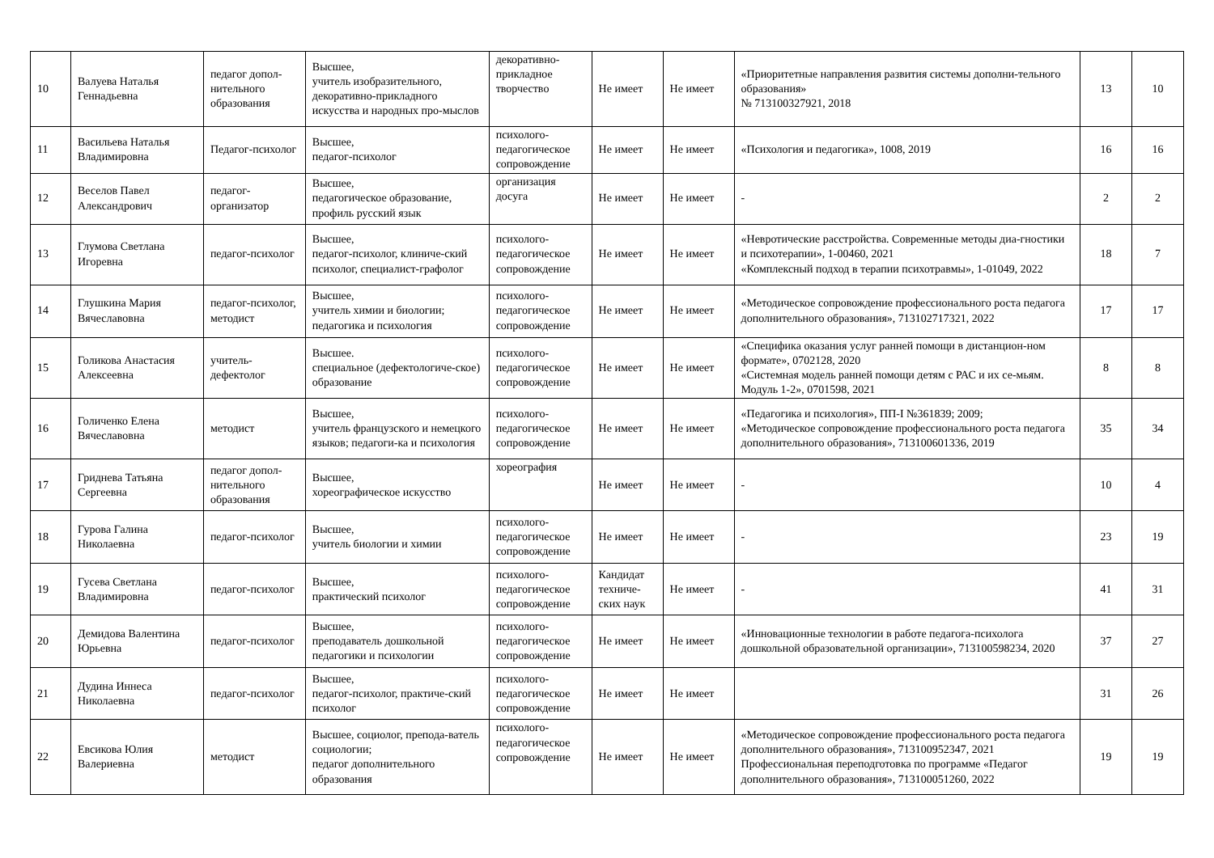| 10 | Валуева Наталья Геннадьевна | педагог допол-нительного образования | Высшее, учитель изобразительного, декоративно-прикладного искусства и народных про-мыслов | декоративно-прикладное творчество | Не имеет | Не имеет | «Приоритетные направления развития системы дополни-тельного образования» № 713100327921, 2018 | 13 | 10 |
| 11 | Васильева Наталья Владимировна | Педагог-психолог | Высшее, педагог-психолог | психолого-педагогическое сопровождение | Не имеет | Не имеет | «Психология и педагогика», 1008, 2019 | 16 | 16 |
| 12 | Веселов Павел Александрович | педагог-организатор | Высшее, педагогическое образование, профиль русский язык | организация досуга | Не имеет | Не имеет | - | 2 | 2 |
| 13 | Глумова Светлана Игоревна | педагог-психолог | Высшее, педагог-психолог, клиниче-ский психолог, специалист-графолог | психолого-педагогическое сопровождение | Не имеет | Не имеет | «Невротические расстройства. Современные методы диа-гностики и психотерапии», 1-00460, 2021 «Комплексный подход в терапии психотравмы», 1-01049, 2022 | 18 | 7 |
| 14 | Глушкина Мария Вячеславовна | педагог-психолог, методист | Высшее, учитель химии и биологии; педагогика и психология | психолого-педагогическое сопровождение | Не имеет | Не имеет | «Методическое сопровождение профессионального роста педагога дополнительного образования», 713102717321, 2022 | 17 | 17 |
| 15 | Голикова Анастасия Алексеевна | учитель-дефектолог | Высшее. специальное (дефектологиче-ское) образование | психолого-педагогическое сопровождение | Не имеет | Не имеет | «Специфика оказания услуг ранней помощи в дистанцион-ном формате», 0702128, 2020 «Системная модель ранней помощи детям с РАС и их се-мьям. Модуль 1-2», 0701598, 2021 | 8 | 8 |
| 16 | Голиченко Елена Вячеславовна | методист | Высшее, учитель французского и немецкого языков; педагоги-ка и психология | психолого-педагогическое сопровождение | Не имеет | Не имеет | «Педагогика и психология», ПП-I №361839; 2009; «Методическое сопровождение профессионального роста педагога дополнительного образования», 713100601336, 2019 | 35 | 34 |
| 17 | Гриднева Татьяна Сергеевна | педагог допол-нительного образования | Высшее, хореографическое искусство | хореография | Не имеет | Не имеет | - | 10 | 4 |
| 18 | Гурова Галина Николаевна | педагог-психолог | Высшее, учитель биологии и химии | психолого-педагогическое сопровождение | Не имеет | Не имеет | - | 23 | 19 |
| 19 | Гусева Светлана Владимировна | педагог-психолог | Высшее, практический психолог | психолого-педагогическое сопровождение | Кандидат техниче-ских наук | Не имеет | - | 41 | 31 |
| 20 | Демидова Валентина Юрьевна | педагог-психолог | Высшее, преподаватель дошкольной педагогики и психологии | психолого-педагогическое сопровождение | Не имеет | Не имеет | «Инновационные технологии в работе педагога-психолога дошкольной образовательной организации», 713100598234, 2020 | 37 | 27 |
| 21 | Дудина Иннеса Николаевна | педагог-психолог | Высшее, педагог-психолог, практиче-ский психолог | психолого-педагогическое сопровождение | Не имеет | Не имеет | | 31 | 26 |
| 22 | Евсикова Юлия Валериевна | методист | Высшее, социолог, препода-ватель социологии; педагог дополнительного образования | психолого-педагогическое сопровождение | Не имеет | Не имеет | «Методическое сопровождение профессионального роста педагога дополнительного образования», 713100952347, 2021 Профессиональная переподготовка по программе «Педагог дополнительного образования», 713100051260, 2022 | 19 | 19 |